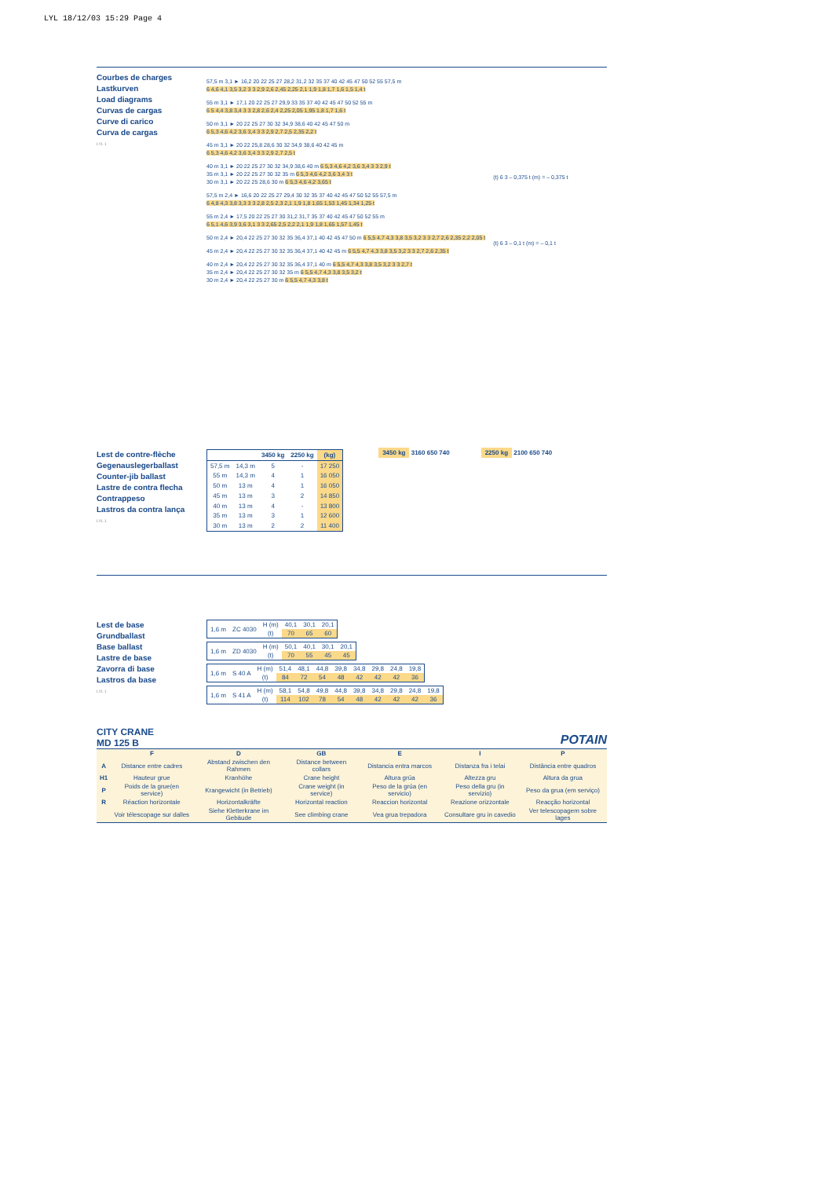LYL 18/12/03 15:29 Page 4
Courbes de charges
Lastkurven
Load diagrams
Curvas de cargas
Curve di carico
Curva de cargas
LYL 1
57,5 m 3,1 ► 16,2 20 22 25 27 28,2 31,2 32 35 37 40 42 45 47 50 52 55 57,5 m
6 4,6 4,1 3,5 3,2 3 3 2,9 2,6 2,45 2,25 2,1 1,9 1,8 1,7 1,6 1,5 1,4 t
55 m 3,1 ► 17,1 20 22 25 27 29,9 33 35 37 40 42 45 47 50 52 55 m
6 5 4,4 3,8 3,4 3 3 2,8 2,6 2,4 2,25 2,05 1,95 1,8 1,7 1,6 t
50 m 3,1 ► 20 22 25 27 30 32 34,9 38,6 40 42 45 47 50 m
6 5,3 4,6 4,2 3,6 3,4 3 3 2,9 2,7 2,5 2,35 2,2 t
45 m 3,1 ► 20 22 25,8 28,6 30 32 34,9 38,6 40 42 45 m
6 5,3 4,6 4,2 3,6 3,4 3 3 2,9 2,7 2,5 t
40 m 3,1 ► 20 22 25 27 30 32 34,9 38,6 40 m 6 5,3 4,6 4,2 3,6 3,4 3 3 2,9 t
35 m 3,1 ► 20 22 25 27 30 32 35 m 6 5,3 4,6 4,2 3,6 3,4 3 t
30 m 3,1 ► 20 22 25 28,6 30 m 6 5,3 4,6 4,2 3,65 t
57,5 m 2,4 ► 16,6 20 22 25 27 29,4 30 32 35 37 40 42 45 47 50 52 55 57,5 m
6 4,8 4,3 3,8 3,3 3 3 2,8 2,5 2,3 2,1 1,9 1,8 1,65 1,53 1,45 1,34 1,25 t
55 m 2,4 ► 17,5 20 22 25 27 30 31,2 31,7 35 37 40 42 45 47 50 52 55 m
6 5,1 4,6 3,9 3,6 3,1 3 3 2,65 2,5 2,2 2,1 1,9 1,8 1,65 1,57 1,45 t
50 m 2,4 ► 20,4 22 25 27 30 32 35 36,4 37,1 40 42 45 47 50 m 6 5,5 4,7 4,3 3,8 3,5 3,2 3 3 2,7 2,6 2,35 2,2 2,05 t
45 m 2,4 ► 20,4 22 25 27 30 32 35 36,4 37,1 40 42 45 m 6 5,5 4,7 4,3 3,8 3,5 3,2 3 3 2,7 2,6 2,35 t
40 m 2,4 ► 20,4 22 25 27 30 32 35 36,4 37,1 40 m 6 5,5 4,7 4,3 3,8 3,5 3,2 3 3 2,7 t
35 m 2,4 ► 20,4 22 25 27 30 32 35 m 6 5,5 4,7 4,3 3,8 3,5 3,2 t
30 m 2,4 ► 20,4 22 25 27 30 m 6 5,5 4,7 4,3 3,8 t
(t) 6 3 – 0,375 t (m) = – 0,375 t
(t) 6 3 – 0,1 t (m) = – 0,1 t
Lest de contre-flèche
Gegenauslegerballast
Counter-jib ballast
Lastre de contra flecha
Contrappeso
Lastros da contra lança
LYL 1
| | | 3450 kg | 2250 kg | (kg) |
| --- | --- | --- | --- | --- |
| 57,5 m | 14,3 m | 5 | - | 17 250 |
| 55 m | 14,3 m | 4 | 1 | 16 050 |
| 50 m | 13 m | 4 | 1 | 16 050 |
| 45 m | 13 m | 3 | 2 | 14 850 |
| 40 m | 13 m | 4 | - | 13 800 |
| 35 m | 13 m | 3 | 1 | 12 600 |
| 30 m | 13 m | 2 | 2 | 11 400 |
3450 kg 3160 650 740 2250 kg 2100 650 740
Lest de base
Grundballast
Base ballast
Lastre de base
Zavorra di base
Lastros da base
LYL 1
| 1,6 m | ZC 4030 | H (m) | 40,1 | 30,1 | 20,1 |
| | | (t) | 70 | 65 | 60 |
| 1,6 m | ZD 4030 | H (m) | 50,1 | 40,1 | 30,1 | 20,1 |
| | | (t) | 70 | 55 | 45 | 45 |
| 1,6 m | S 40 A | H (m) | 51,4 | 48,1 | 44,8 | 39,8 | 34,8 | 29,8 | 24,8 | 19,8 |
| | | (t) | 84 | 72 | 54 | 48 | 42 | 42 | 42 | 36 |
| 1,6 m | S 41 A | H (m) | 58,1 | 54,8 | 49,8 | 44,8 | 39,8 | 34,8 | 29,8 | 24,8 | 19,8 |
| | | (t) | 114 | 102 | 78 | 54 | 48 | 42 | 42 | 42 | 36 |
CITY CRANE
MD 125 B
POTAIN
| | F | D | GB | E | I | P |
| --- | --- | --- | --- | --- | --- | --- |
| A | Distance entre cadres | Abstand zwischen den Rahmen | Distance between collars | Distancia entra marcos | Distanza fra i telai | Distância entre quadros |
| H1 | Hauteur grue | Kranhöhe | Crane height | Altura grúa | Altezza gru | Altura da grua |
| P | Poids de la grue(en service) | Krangewicht (in Betrieb) | Crane weight (in service) | Peso de la grúa (en servicio) | Peso della gru (in servizio) | Peso da grua (em serviço) |
| R | Réaction horizontale | Horizontalkräfte | Horizontal reaction | Reaccion horizontal | Reazione orizzontale | Reacção horizontal |
| | Voir télescopage sur dalles | Siehe Kletterkrane im Gebäude | See climbing crane | Vea grua trepadora | Consultare gru in cavedio | Ver telescopagem sobre lages |